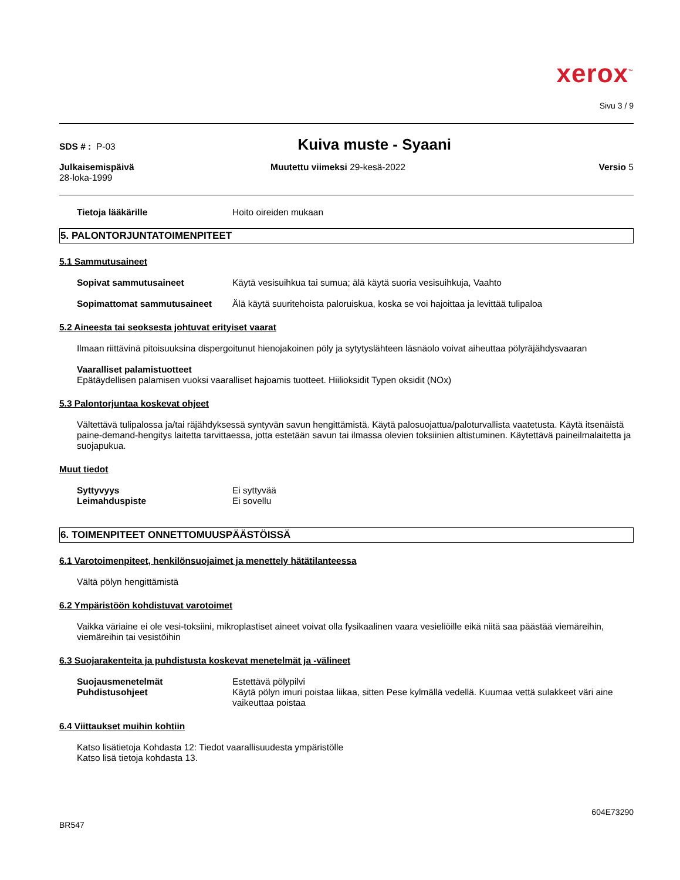xerox<sup>™</sup>
Sivu 3 / 9
SDS # : P-03
Kuiva muste - Syaani
Julkaisemispäivä
28-loka-1999
Muutettu viimeksi 29-kesä-2022 Versio 5
Tietoja lääkärille Hoito oireiden mukaan
5. PALONTORJUNTATOIMENPITEET
5.1 Sammutusaineet
Sopivat sammutusaineet Käytä vesisuihkua tai sumua; älä käytä suoria vesisuihkuja, Vaahto
Sopimattomat sammutusaineet Älä käytä suuritehoista paloruiskua, koska se voi hajoittaa ja levittää tulipaloa
5.2 Aineesta tai seoksesta johtuvat erityiset vaarat
Ilmaan riittävinä pitoisuuksina dispergoitunut hienojakoinen pöly ja sytytyslähteen läsnäolo voivat aiheuttaa pölyräjähdysvaaran
Vaaralliset palamistuotteet
Epätäydellisen palamisen vuoksi vaaralliset hajoamis tuotteet. Hiilioksidit Typen oksidit (NOx)
5.3 Palontorjuntaa koskevat ohjeet
Vältettävä tulipalossa ja/tai räjähdyksessä syntyvän savun hengittämistä. Käytä palosuojattua/paloturvallista vaatetusta. Käytä itsenäistä paine-demand-hengitys laitetta tarvittaessa, jotta estetään savun tai ilmassa olevien toksiinien altistuminen. Käytettävä paineilmalaitetta ja suojapukua.
Muut tiedot
Syttyvyys Ei syttyvää
Leimahduspiste Ei sovellu
6. TOIMENPITEET ONNETTOMUUSPÄÄSTÖISSÄ
6.1 Varotoimenpiteet, henkilönsuojaimet ja menettely hätätilanteessa
Vältä pölyn hengittämistä
6.2 Ympäristöön kohdistuvat varotoimet
Vaikka väriaine ei ole vesi-toksiini, mikroplastiset aineet voivat olla fysikaalinen vaara vesieliöille eikä niitä saa päästää viemäreihin, viemäreihin tai vesistöihin
6.3 Suojarakenteita ja puhdistusta koskevat menetelmät ja -välineet
Suojausmenetelmät Estettävä pölypilvi
Puhdistusohjeet Käytä pölyn imuri poistaa liikaa, sitten Pese kylmällä vedellä. Kuumaa vettä sulakkeet väri aine vaikeuttaa poistaa
6.4 Viittaukset muihin kohtiin
Katso lisätietoja Kohdasta 12: Tiedot vaarallisuudesta ympäristölle
Katso lisä tietoja kohdasta 13.
604E73290
BR547